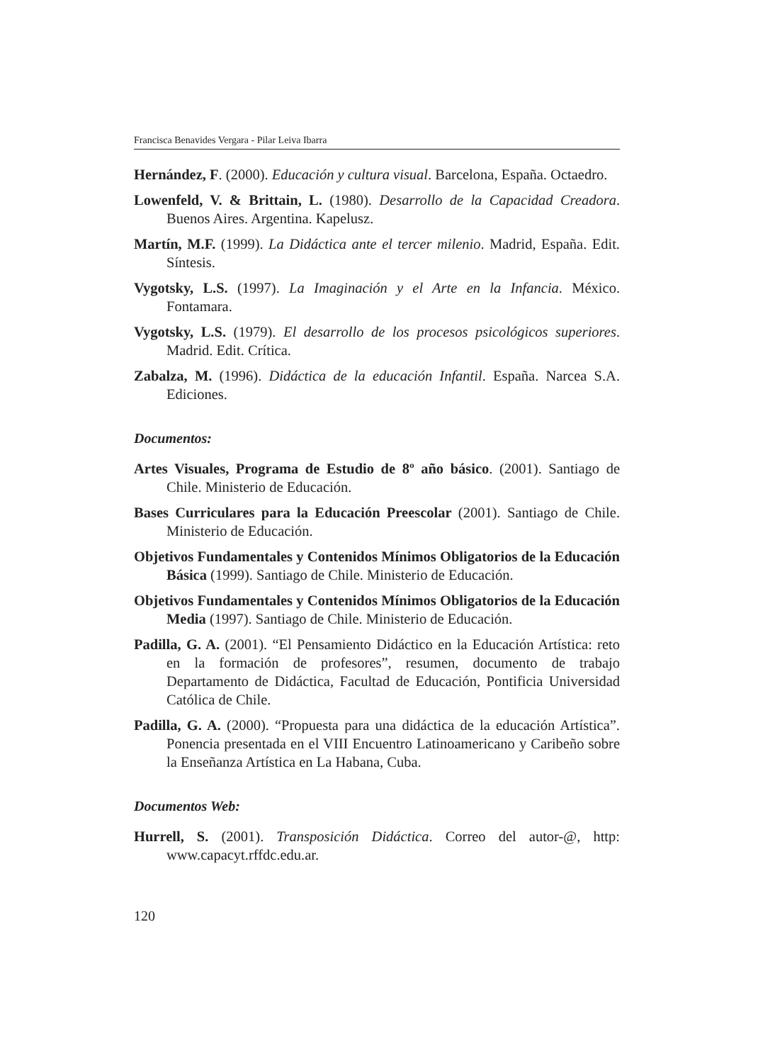Francisca Benavides Vergara - Pilar Leiva Ibarra
Hernández, F. (2000). Educación y cultura visual. Barcelona, España. Octaedro.
Lowenfeld, V. & Brittain, L. (1980). Desarrollo de la Capacidad Creadora. Buenos Aires. Argentina. Kapelusz.
Martín, M.F. (1999). La Didáctica ante el tercer milenio. Madrid, España. Edit. Síntesis.
Vygotsky, L.S. (1997). La Imaginación y el Arte en la Infancia. México. Fontamara.
Vygotsky, L.S. (1979). El desarrollo de los procesos psicológicos superiores. Madrid. Edit. Crítica.
Zabalza, M. (1996). Didáctica de la educación Infantil. España. Narcea S.A. Ediciones.
Documentos:
Artes Visuales, Programa de Estudio de 8º año básico. (2001). Santiago de Chile. Ministerio de Educación.
Bases Curriculares para la Educación Preescolar (2001). Santiago de Chile. Ministerio de Educación.
Objetivos Fundamentales y Contenidos Mínimos Obligatorios de la Educación Básica (1999). Santiago de Chile. Ministerio de Educación.
Objetivos Fundamentales y Contenidos Mínimos Obligatorios de la Educación Media (1997). Santiago de Chile. Ministerio de Educación.
Padilla, G. A. (2001). “El Pensamiento Didáctico en la Educación Artística: reto en la formación de profesores”, resumen, documento de trabajo Departamento de Didáctica, Facultad de Educación, Pontificia Universidad Católica de Chile.
Padilla, G. A. (2000). “Propuesta para una didáctica de la educación Artística”. Ponencia presentada en el VIII Encuentro Latinoamericano y Caribeño sobre la Enseñanza Artística en La Habana, Cuba.
Documentos Web:
Hurrell, S. (2001). Transposición Didáctica. Correo del autor-@, http: www.capacyt.rffdc.edu.ar.
120